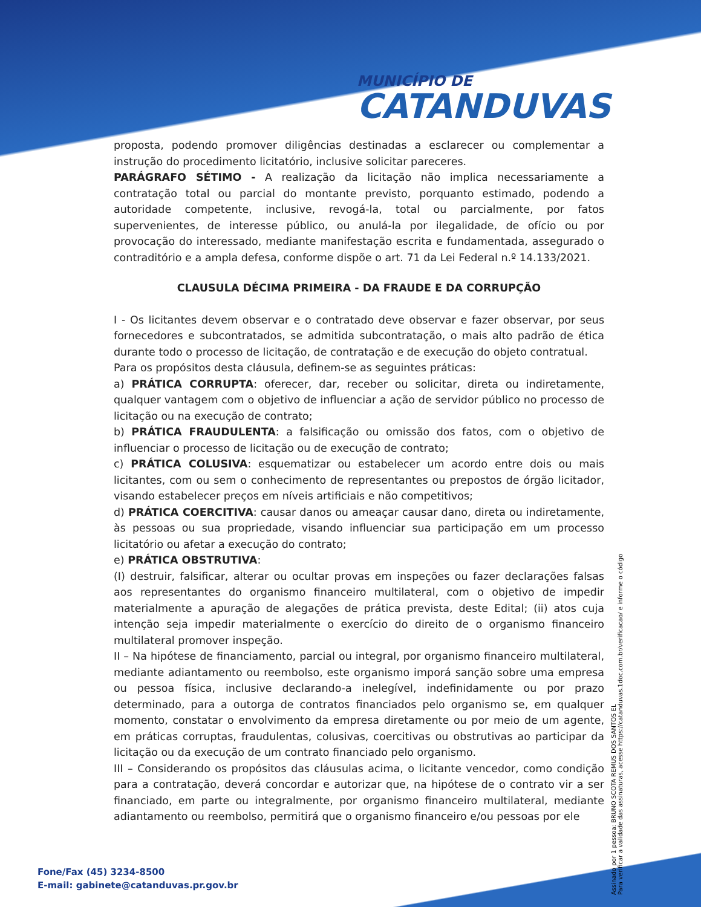MUNICÍPIO DE
CATANDUVAS
proposta, podendo promover diligências destinadas a esclarecer ou complementar a instrução do procedimento licitatório, inclusive solicitar pareceres.
PARÁGRAFO SÉTIMO - A realização da licitação não implica necessariamente a contratação total ou parcial do montante previsto, porquanto estimado, podendo a autoridade competente, inclusive, revogá-la, total ou parcialmente, por fatos supervenientes, de interesse público, ou anulá-la por ilegalidade, de ofício ou por provocação do interessado, mediante manifestação escrita e fundamentada, assegurado o contraditório e a ampla defesa, conforme dispõe o art. 71 da Lei Federal n.º 14.133/2021.
CLAUSULA DÉCIMA PRIMEIRA - DA FRAUDE E DA CORRUPÇÃO
I - Os licitantes devem observar e o contratado deve observar e fazer observar, por seus fornecedores e subcontratados, se admitida subcontratação, o mais alto padrão de ética durante todo o processo de licitação, de contratação e de execução do objeto contratual.
Para os propósitos desta cláusula, definem-se as seguintes práticas:
a) PRÁTICA CORRUPTA: oferecer, dar, receber ou solicitar, direta ou indiretamente, qualquer vantagem com o objetivo de influenciar a ação de servidor público no processo de licitação ou na execução de contrato;
b) PRÁTICA FRAUDULENTA: a falsificação ou omissão dos fatos, com o objetivo de influenciar o processo de licitação ou de execução de contrato;
c) PRÁTICA COLUSIVA: esquematizar ou estabelecer um acordo entre dois ou mais licitantes, com ou sem o conhecimento de representantes ou prepostos de órgão licitador, visando estabelecer preços em níveis artificiais e não competitivos;
d) PRÁTICA COERCITIVA: causar danos ou ameaçar causar dano, direta ou indiretamente, às pessoas ou sua propriedade, visando influenciar sua participação em um processo licitatório ou afetar a execução do contrato;
e) PRÁTICA OBSTRUTIVA:
(I) destruir, falsificar, alterar ou ocultar provas em inspeções ou fazer declarações falsas aos representantes do organismo financeiro multilateral, com o objetivo de impedir materialmente a apuração de alegações de prática prevista, deste Edital; (ii) atos cuja intenção seja impedir materialmente o exercício do direito de o organismo financeiro multilateral promover inspeção.
II – Na hipótese de financiamento, parcial ou integral, por organismo financeiro multilateral, mediante adiantamento ou reembolso, este organismo imporá sanção sobre uma empresa ou pessoa física, inclusive declarando-a inelegível, indefinidamente ou por prazo determinado, para a outorga de contratos financiados pelo organismo se, em qualquer momento, constatar o envolvimento da empresa diretamente ou por meio de um agente, em práticas corruptas, fraudulentas, colusivas, coercitivas ou obstrutivas ao participar da licitação ou da execução de um contrato financiado pelo organismo.
III – Considerando os propósitos das cláusulas acima, o licitante vencedor, como condição para a contratação, deverá concordar e autorizar que, na hipótese de o contrato vir a ser financiado, em parte ou integralmente, por organismo financeiro multilateral, mediante adiantamento ou reembolso, permitirá que o organismo financeiro e/ou pessoas por ele
Assinado por 1 pessoa: BRUNO SCOTA REMUS DOS SANTOS EL
Para verificar a validade das assinaturas, acesse https://catanduvas.1doc.com.br/verificacao/ e informe o código
Fone/Fax (45) 3234-8500
E-mail: gabinete@catanduvas.pr.gov.br